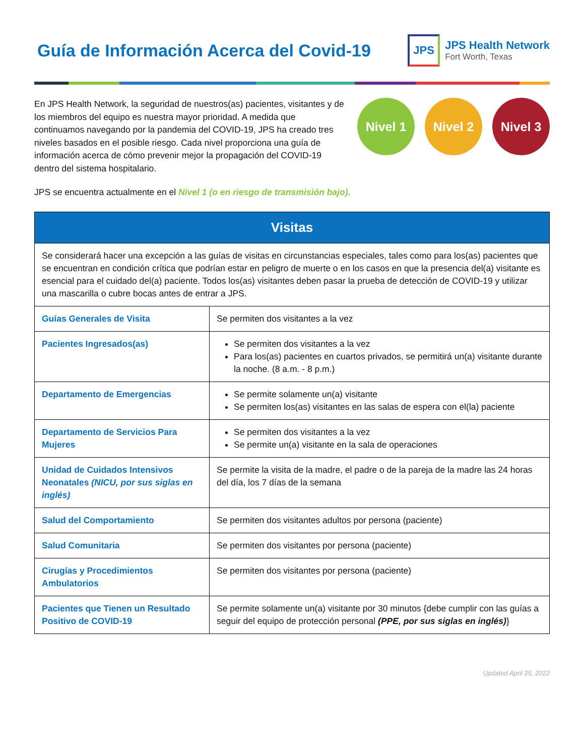Guía de Información Acerca del Covid-19
JPS
JPS Health Network
Fort Worth, Texas
En JPS Health Network, la seguridad de nuestros(as) pacientes, visitantes y de los miembros del equipo es nuestra mayor prioridad. A medida que continuamos navegando por la pandemia del COVID-19, JPS ha creado tres niveles basados en el posible riesgo. Cada nivel proporciona una guía de información acerca de cómo prevenir mejor la propagación del COVID-19 dentro del sistema hospitalario.
Nivel 1 Nivel 2 Nivel 3
JPS se encuentra actualmente en el Nivel 1 (o en riesgo de transmisión bajo).
| Visitas | |
| --- | --- |
| Se considerará hacer una excepción a las guías de visitas en circunstancias especiales, tales como para los(as) pacientes que se encuentran en condición crítica que podrían estar en peligro de muerte o en los casos en que la presencia del(a) visitante es esencial para el cuidado del(a) paciente. Todos los(as) visitantes deben pasar la prueba de detección de COVID-19 y utilizar una mascarilla o cubre bocas antes de entrar a JPS. | |
| Guías Generales de Visita | Se permiten dos visitantes a la vez |
| Pacientes Ingresados(as) | Se permiten dos visitantes a la vez Para los(as) pacientes en cuartos privados, se permitirá un(a) visitante durante la noche. (8 a.m. - 8 p.m.) |
| Departamento de Emergencias | Se permite solamente un(a) visitante Se permiten los(as) visitantes en las salas de espera con el(la) paciente |
| Departamento de Servicios Para Mujeres | Se permiten dos visitantes a la vez Se permite un(a) visitante en la sala de operaciones |
| Unidad de Cuidados Intensivos Neonatales (NICU, por sus siglas en inglés) | Se permite la visita de la madre, el padre o de la pareja de la madre las 24 horas del día, los 7 días de la semana |
| Salud del Comportamiento | Se permiten dos visitantes adultos por persona (paciente) |
| Salud Comunitaria | Se permiten dos visitantes por persona (paciente) |
| Cirugías y Procedimientos Ambulatorios | Se permiten dos visitantes por persona (paciente) |
| Pacientes que Tienen un Resultado Positivo de COVID-19 | Se permite solamente un(a) visitante por 30 minutos {debe cumplir con las guías a seguir del equipo de protección personal (PPE, por sus siglas en inglés) } |
Updated April 25, 2022